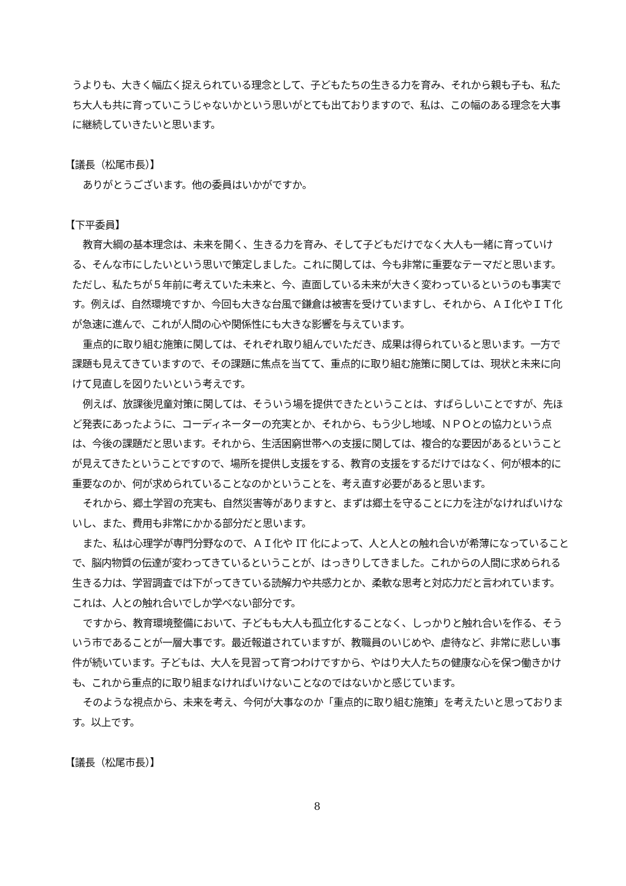うよりも、大きく幅広く捉えられている理念として、子どもたちの生きる力を育み、それから親も子も、私たち大人も共に育っていこうじゃないかという思いがとても出ておりますので、私は、この幅のある理念を大事に継続していきたいと思います。
【議長（松尾市長）】
ありがとうございます。他の委員はいかがですか。
【下平委員】
教育大綱の基本理念は、未来を開く、生きる力を育み、そして子どもだけでなく大人も一緒に育っていける、そんな市にしたいという思いで策定しました。これに関しては、今も非常に重要なテーマだと思います。ただし、私たちが５年前に考えていた未来と、今、直面している未来が大きく変わっているというのも事実です。例えば、自然環境ですか、今回も大きな台風で鎌倉は被害を受けていますし、それから、ＡＩ化やＩＴ化が急速に進んで、これが人間の心や関係性にも大きな影響を与えています。
重点的に取り組む施策に関しては、それぞれ取り組んでいただき、成果は得られていると思います。一方で課題も見えてきていますので、その課題に焦点を当てて、重点的に取り組む施策に関しては、現状と未来に向けて見直しを図りたいという考えです。
例えば、放課後児童対策に関しては、そういう場を提供できたということは、すばらしいことですが、先ほど発表にあったように、コーディネーターの充実とか、それから、もう少し地域、ＮＰＯとの協力という点は、今後の課題だと思います。それから、生活困窮世帯への支援に関しては、複合的な要因があるということが見えてきたということですので、場所を提供し支援をする、教育の支援をするだけではなく、何が根本的に重要なのか、何が求められていることなのかということを、考え直す必要があると思います。
それから、郷土学習の充実も、自然災害等がありますと、まずは郷土を守ることに力を注がなければいけないし、また、費用も非常にかかる部分だと思います。
また、私は心理学が専門分野なので、ＡＩ化や IT 化によって、人と人との触れ合いが希薄になっていることで、脳内物質の伝達が変わってきているということが、はっきりしてきました。これからの人間に求められる生きる力は、学習調査では下がってきている読解力や共感力とか、柔軟な思考と対応力だと言われています。これは、人との触れ合いでしか学べない部分です。
ですから、教育環境整備において、子どもも大人も孤立化することなく、しっかりと触れ合いを作る、そういう市であることが一層大事です。最近報道されていますが、教職員のいじめや、虐待など、非常に悲しい事件が続いています。子どもは、大人を見習って育つわけですから、やはり大人たちの健康な心を保つ働きかけも、これから重点的に取り組まなければいけないことなのではないかと感じています。
そのような視点から、未来を考え、今何が大事なのか「重点的に取り組む施策」を考えたいと思っております。以上です。
【議長（松尾市長）】
8